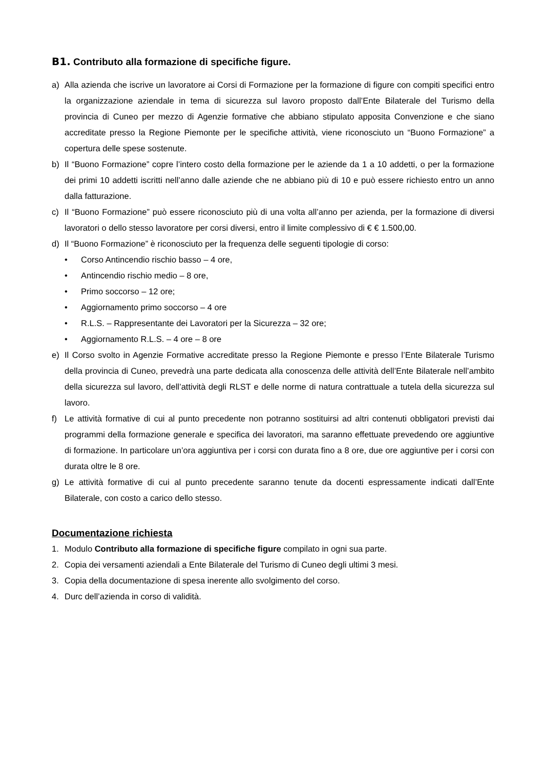B1. Contributo alla formazione di specifiche figure.
a) Alla azienda che iscrive un lavoratore ai Corsi di Formazione per la formazione di figure con compiti specifici entro la organizzazione aziendale in tema di sicurezza sul lavoro proposto dall’Ente Bilaterale del Turismo della provincia di Cuneo per mezzo di Agenzie formative che abbiano stipulato apposita Convenzione e che siano accreditate presso la Regione Piemonte per le specifiche attività, viene riconosciuto un “Buono Formazione” a copertura delle spese sostenute.
b) Il “Buono Formazione” copre l’intero costo della formazione per le aziende da 1 a 10 addetti, o per la formazione dei primi 10 addetti iscritti nell’anno dalle aziende che ne abbiano più di 10 e può essere richiesto entro un anno dalla fatturazione.
c) Il “Buono Formazione” può essere riconosciuto più di una volta all’anno per azienda, per la formazione di diversi lavoratori o dello stesso lavoratore per corsi diversi, entro il limite complessivo di € € 1.500,00.
d) Il “Buono Formazione” è riconosciuto per la frequenza delle seguenti tipologie di corso:
• Corso Antincendio rischio basso – 4 ore,
• Antincendio rischio medio – 8 ore,
• Primo soccorso – 12 ore;
• Aggiornamento primo soccorso – 4 ore
• R.L.S. – Rappresentante dei Lavoratori per la Sicurezza – 32 ore;
• Aggiornamento R.L.S. – 4 ore – 8 ore
e) Il Corso svolto in Agenzie Formative accreditate presso la Regione Piemonte e presso l’Ente Bilaterale Turismo della provincia di Cuneo, prevedrà una parte dedicata alla conoscenza delle attività dell’Ente Bilaterale nell’ambito della sicurezza sul lavoro, dell’attività degli RLST e delle norme di natura contrattuale a tutela della sicurezza sul lavoro.
f) Le attività formative di cui al punto precedente non potranno sostituirsi ad altri contenuti obbligatori previsti dai programmi della formazione generale e specifica dei lavoratori, ma saranno effettuate prevedendo ore aggiuntive di formazione. In particolare un’ora aggiuntiva per i corsi con durata fino a 8 ore, due ore aggiuntive per i corsi con durata oltre le 8 ore.
g) Le attività formative di cui al punto precedente saranno tenute da docenti espressamente indicati dall’Ente Bilaterale, con costo a carico dello stesso.
Documentazione richiesta
1. Modulo Contributo alla formazione di specifiche figure compilato in ogni sua parte.
2. Copia dei versamenti aziendali a Ente Bilaterale del Turismo di Cuneo degli ultimi 3 mesi.
3. Copia della documentazione di spesa inerente allo svolgimento del corso.
4. Durc dell’azienda in corso di validità.